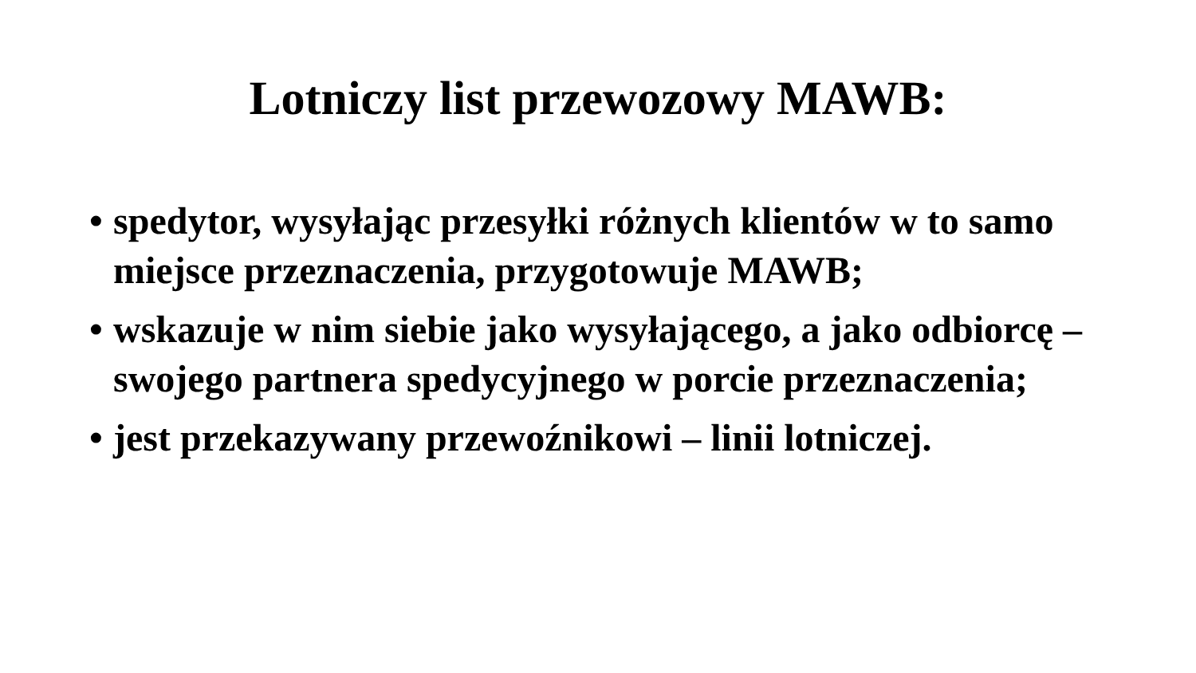Lotniczy list przewozowy MAWB:
• spedytor, wysyłając przesyłki różnych klientów w to samo miejsce przeznaczenia, przygotowuje MAWB;
• wskazuje w nim siebie jako wysyłającego, a jako odbiorcę – swojego partnera spedycyjnego w porcie przeznaczenia;
• jest przekazywany przewoźnikowi – linii lotniczej.